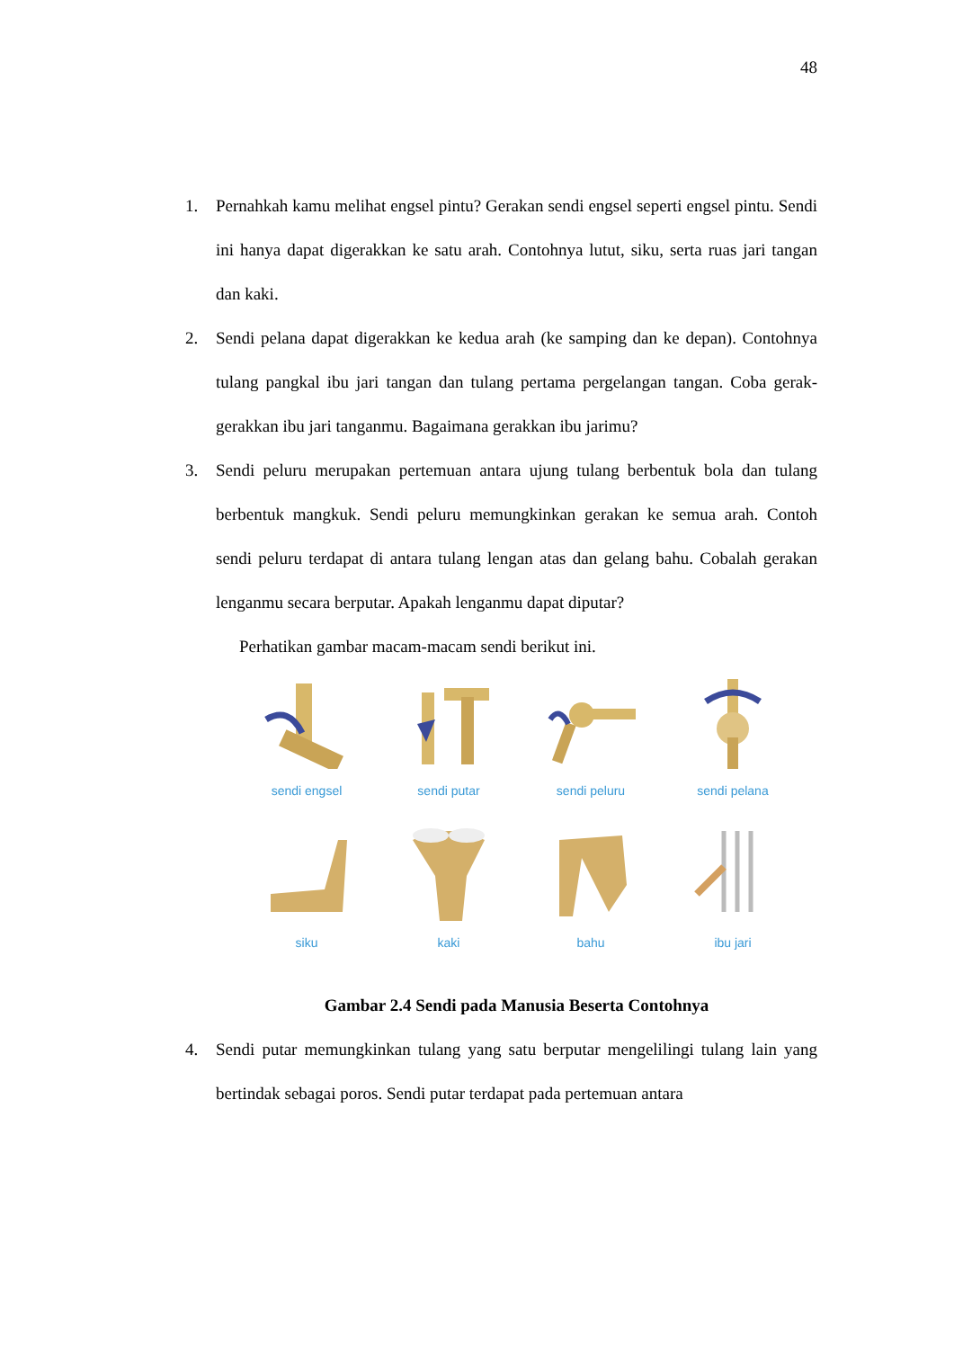48
1. Pernahkah kamu melihat engsel pintu? Gerakan sendi engsel seperti engsel pintu. Sendi ini hanya dapat digerakkan ke satu arah. Contohnya lutut, siku, serta ruas jari tangan dan kaki.
2. Sendi pelana dapat digerakkan ke kedua arah (ke samping dan ke depan). Contohnya tulang pangkal ibu jari tangan dan tulang pertama pergelangan tangan. Coba gerak-gerakkan ibu jari tanganmu. Bagaimana gerakkan ibu jarimu?
3. Sendi peluru merupakan pertemuan antara ujung tulang berbentuk bola dan tulang berbentuk mangkuk. Sendi peluru memungkinkan gerakan ke semua arah. Contoh sendi peluru terdapat di antara tulang lengan atas dan gelang bahu. Cobalah gerakan lenganmu secara berputar. Apakah lenganmu dapat diputar?
Perhatikan gambar macam-macam sendi berikut ini.
sendi engsel
sendi putar
sendi peluru
sendi pelana
siku
kaki
bahu
ibu jari
Gambar 2.4 Sendi pada Manusia Beserta Contohnya
4. Sendi putar memungkinkan tulang yang satu berputar mengelilingi tulang lain yang bertindak sebagai poros. Sendi putar terdapat pada pertemuan antara